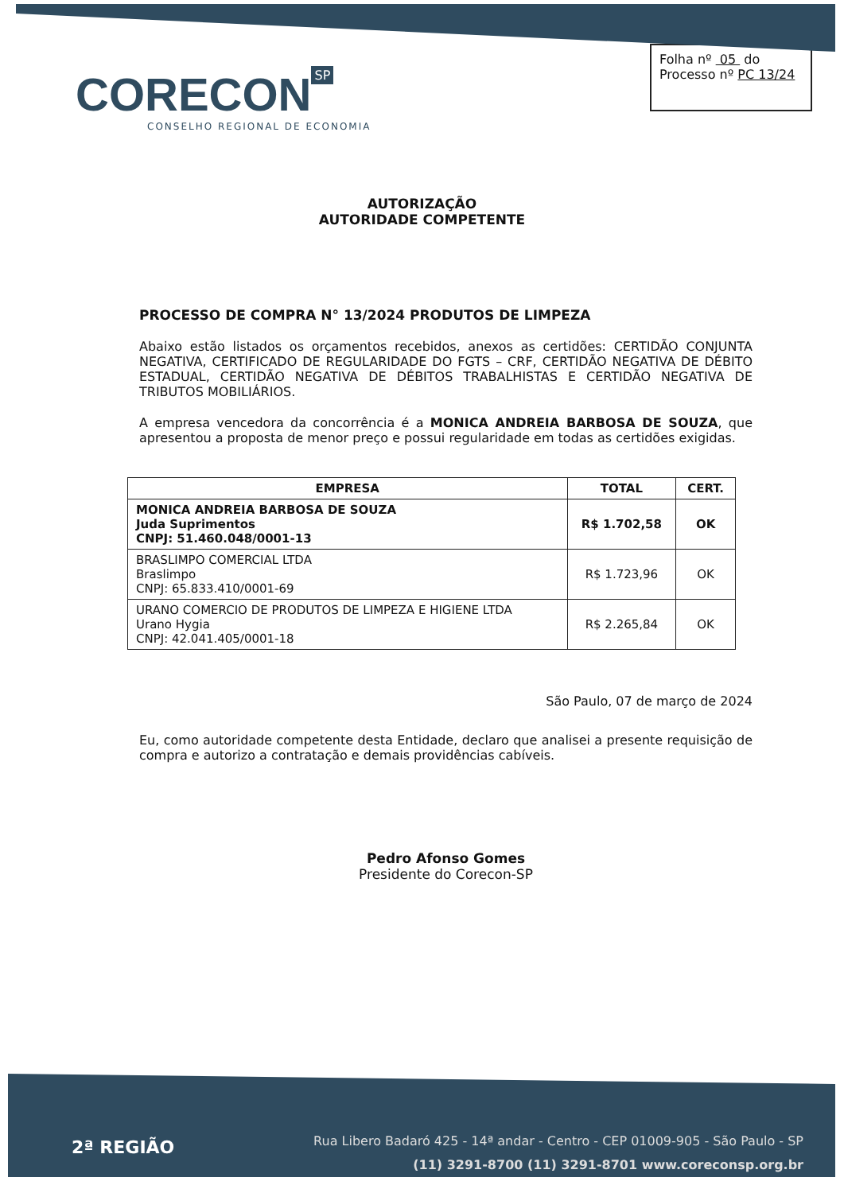CORECON SP
CONSELHO REGIONAL DE ECONOMIA
Folha nº 05 do
Processo nº PC 13/24
AUTORIZAÇÃO
AUTORIDADE COMPETENTE
PROCESSO DE COMPRA N° 13/2024 PRODUTOS DE LIMPEZA
Abaixo estão listados os orçamentos recebidos, anexos as certidões: CERTIDÃO CONJUNTA NEGATIVA, CERTIFICADO DE REGULARIDADE DO FGTS – CRF, CERTIDÃO NEGATIVA DE DÉBITO ESTADUAL, CERTIDÃO NEGATIVA DE DÉBITOS TRABALHISTAS E CERTIDÃO NEGATIVA DE TRIBUTOS MOBILIÁRIOS.
A empresa vencedora da concorrência é a MONICA ANDREIA BARBOSA DE SOUZA, que apresentou a proposta de menor preço e possui regularidade em todas as certidões exigidas.
| EMPRESA | TOTAL | CERT. |
| --- | --- | --- |
| MONICA ANDREIA BARBOSA DE SOUZA Juda Suprimentos CNPJ: 51.460.048/0001-13 | R$ 1.702,58 | OK |
| BRASLIMPO COMERCIAL LTDA Braslimpo CNPJ: 65.833.410/0001-69 | R$ 1.723,96 | OK |
| URANO COMERCIO DE PRODUTOS DE LIMPEZA E HIGIENE LTDA Urano Hygia CNPJ: 42.041.405/0001-18 | R$ 2.265,84 | OK |
São Paulo, 07 de março de 2024
Eu, como autoridade competente desta Entidade, declaro que analisei a presente requisição de compra e autorizo a contratação e demais providências cabíveis.
Pedro Afonso Gomes
Presidente do Corecon-SP
2ª REGIÃO
Rua Libero Badaró 425 - 14ª andar - Centro - CEP 01009-905 - São Paulo - SP
(11) 3291-8700 (11) 3291-8701 www.coreconsp.org.br